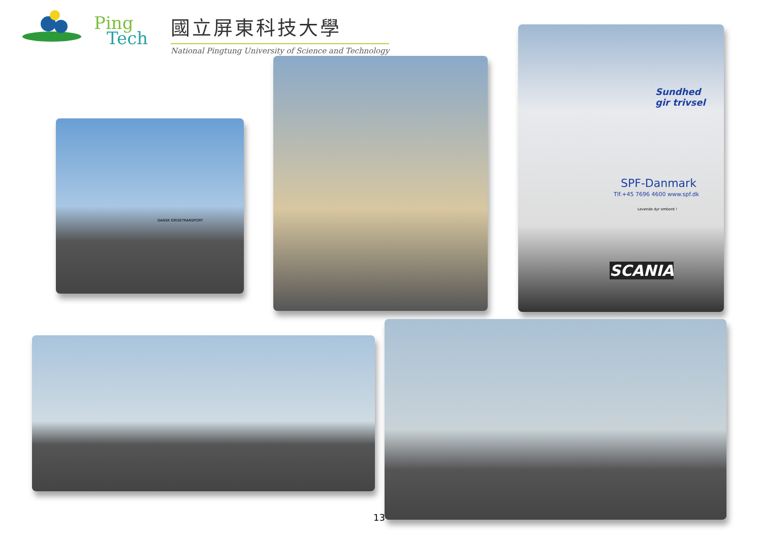Ping
Tech
國立屏東科技大學
National Pingtung University of Science and Technology
DANSK GRISETRANSPORT
Sundhed
gir trivsel
SPF-Danmark
Tlf.+45 7696 4600 www.spf.dk
Levende dyr ombord !
SCANIA
13